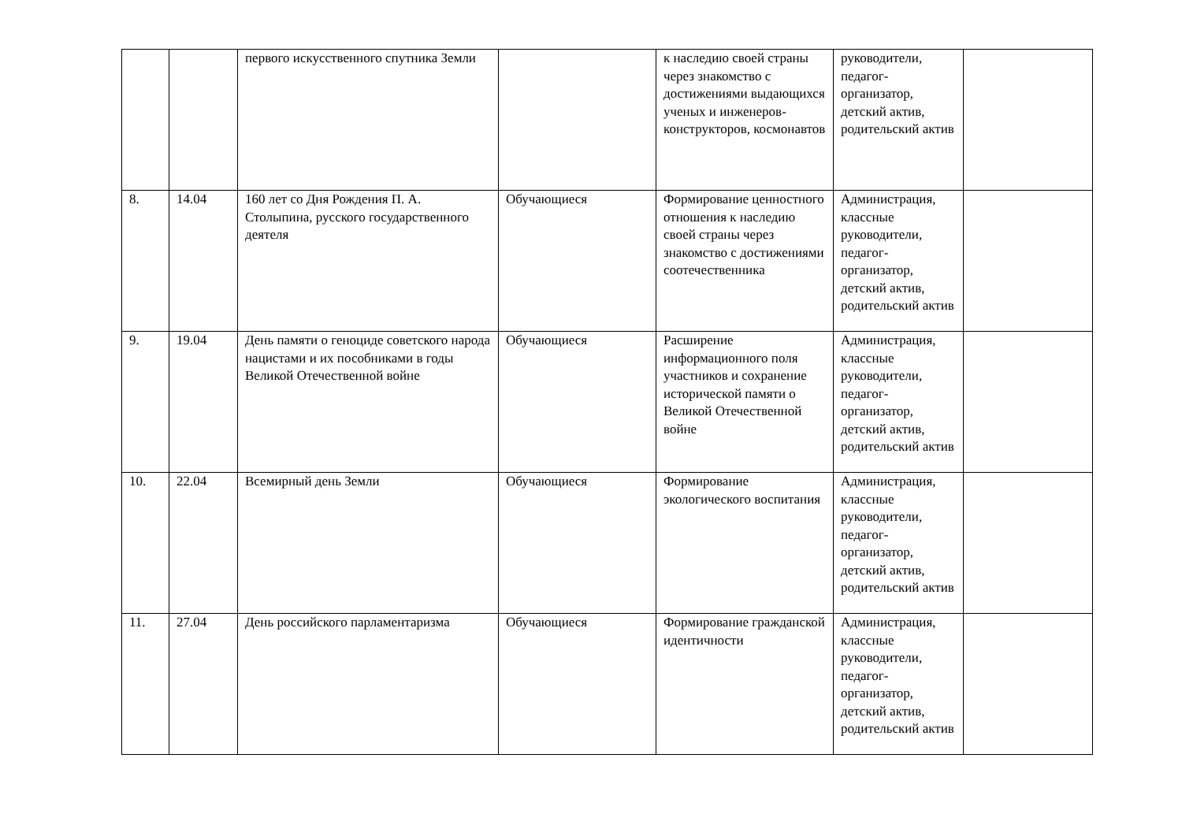| | | первого искусственного спутника Земли | | к наследию своей страны через знакомство с достижениями выдающихся ученых и инженеров-конструкторов, космонавтов | руководители, педагог-организатор, детский актив, родительский актив | |
| 8. | 14.04 | 160 лет со Дня Рождения П. А. Столыпина, русского государственного деятеля | Обучающиеся | Формирование ценностного отношения к наследию своей страны через знакомство с достижениями соотечественника | Администрация, классные руководители, педагог-организатор, детский актив, родительский актив | |
| 9. | 19.04 | День памяти о геноциде советского народа нацистами и их пособниками в годы Великой Отечественной войне | Обучающиеся | Расширение информационного поля участников и сохранение исторической памяти о Великой Отечественной войне | Администрация, классные руководители, педагог-организатор, детский актив, родительский актив | |
| 10. | 22.04 | Всемирный день Земли | Обучающиеся | Формирование экологического воспитания | Администрация, классные руководители, педагог-организатор, детский актив, родительский актив | |
| 11. | 27.04 | День российского парламентаризма | Обучающиеся | Формирование гражданской идентичности | Администрация, классные руководители, педагог-организатор, детский актив, родительский актив | |